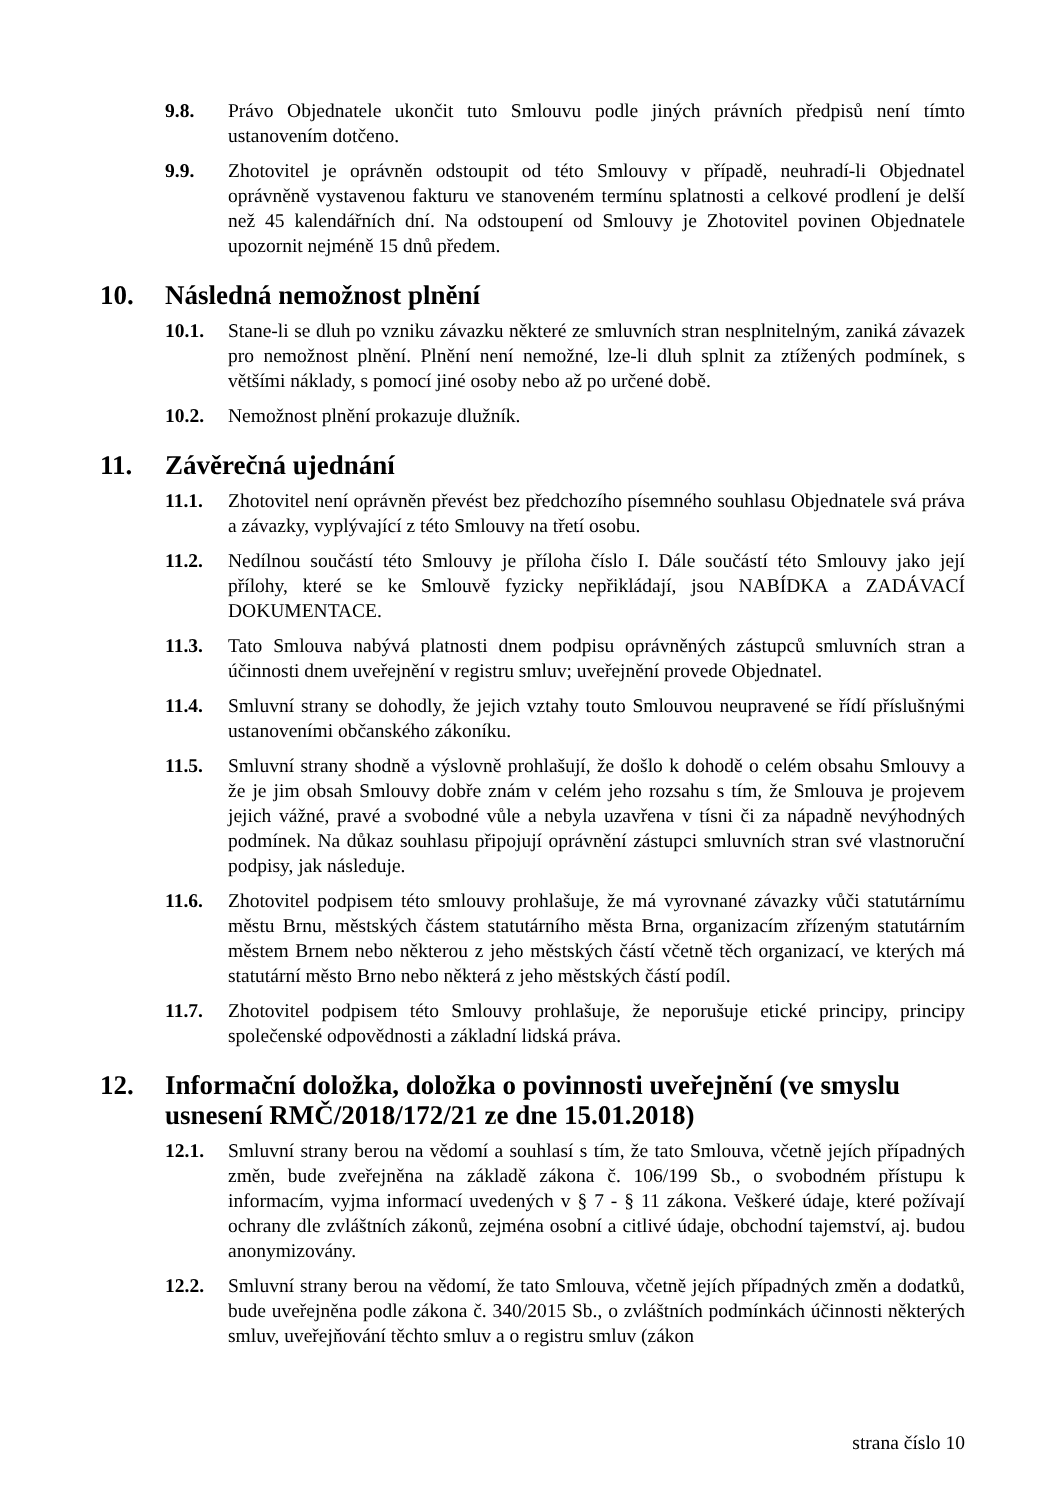9.8. Právo Objednatele ukončit tuto Smlouvu podle jiných právních předpisů není tímto ustanovením dotčeno.
9.9. Zhotovitel je oprávněn odstoupit od této Smlouvy v případě, neuhradí-li Objednatel oprávněně vystavenou fakturu ve stanoveném termínu splatnosti a celkové prodlení je delší než 45 kalendářních dní. Na odstoupení od Smlouvy je Zhotovitel povinen Objednatele upozornit nejméně 15 dnů předem.
10. Následná nemožnost plnění
10.1. Stane-li se dluh po vzniku závazku některé ze smluvních stran nesplnitelným, zaniká závazek pro nemožnost plnění. Plnění není nemožné, lze-li dluh splnit za ztížených podmínek, s většími náklady, s pomocí jiné osoby nebo až po určené době.
10.2. Nemožnost plnění prokazuje dlužník.
11. Závěrečná ujednání
11.1. Zhotovitel není oprávněn převést bez předchozího písemného souhlasu Objednatele svá práva a závazky, vyplývající z této Smlouvy na třetí osobu.
11.2. Nedílnou součástí této Smlouvy je příloha číslo I. Dále součástí této Smlouvy jako její přílohy, které se ke Smlouvě fyzicky nepřikládají, jsou NABÍDKA a ZADÁVACÍ DOKUMENTACE.
11.3. Tato Smlouva nabývá platnosti dnem podpisu oprávněných zástupců smluvních stran a účinnosti dnem uveřejnění v registru smluv; uveřejnění provede Objednatel.
11.4. Smluvní strany se dohodly, že jejich vztahy touto Smlouvou neupravené se řídí příslušnými ustanoveními občanského zákoníku.
11.5. Smluvní strany shodně a výslovně prohlašují, že došlo k dohodě o celém obsahu Smlouvy a že je jim obsah Smlouvy dobře znám v celém jeho rozsahu s tím, že Smlouva je projevem jejich vážné, pravé a svobodné vůle a nebyla uzavřena v tísni či za nápadně nevýhodných podmínek. Na důkaz souhlasu připojují oprávnění zástupci smluvních stran své vlastnoruční podpisy, jak následuje.
11.6. Zhotovitel podpisem této smlouvy prohlašuje, že má vyrovnané závazky vůči statutárnímu městu Brnu, městských částem statutárního města Brna, organizacím zřízeným statutárním městem Brnem nebo některou z jeho městských částí včetně těch organizací, ve kterých má statutární město Brno nebo některá z jeho městských částí podíl.
11.7. Zhotovitel podpisem této Smlouvy prohlašuje, že neporušuje etické principy, principy společenské odpovědnosti a základní lidská práva.
12. Informační doložka, doložka o povinnosti uveřejnění (ve smyslu usnesení RMČ/2018/172/21 ze dne 15.01.2018)
12.1. Smluvní strany berou na vědomí a souhlasí s tím, že tato Smlouva, včetně jejích případných změn, bude zveřejněna na základě zákona č. 106/199 Sb., o svobodném přístupu k informacím, vyjma informací uvedených v § 7 - § 11 zákona. Veškeré údaje, které požívají ochrany dle zvláštních zákonů, zejména osobní a citlivé údaje, obchodní tajemství, aj. budou anonymizovány.
12.2. Smluvní strany berou na vědomí, že tato Smlouva, včetně jejích případných změn a dodatků, bude uveřejněna podle zákona č. 340/2015 Sb., o zvláštních podmínkách účinnosti některých smluv, uveřejňování těchto smluv a o registru smluv (zákon
strana číslo 10